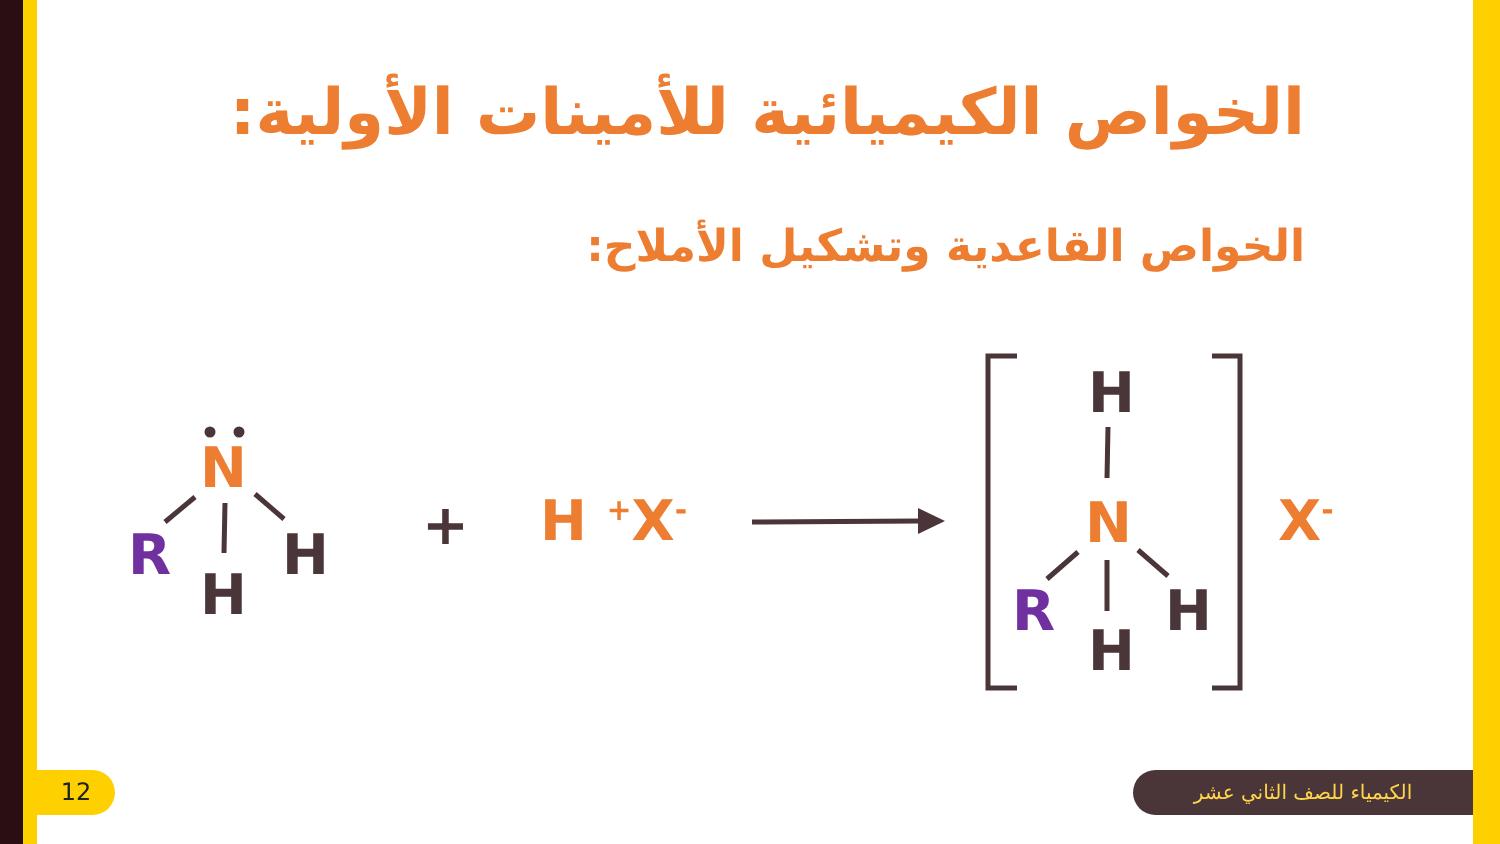الخواص الكيميائية للأمينات الأولية:
الخواص القاعدية وتشكيل الأملاح:
N
R
H
H + H <sup>+</sup>X<sup>-</sup>
H
N
R
H
H
X<sup>-</sup>
12 الكيمياء للصف الثاني عشر